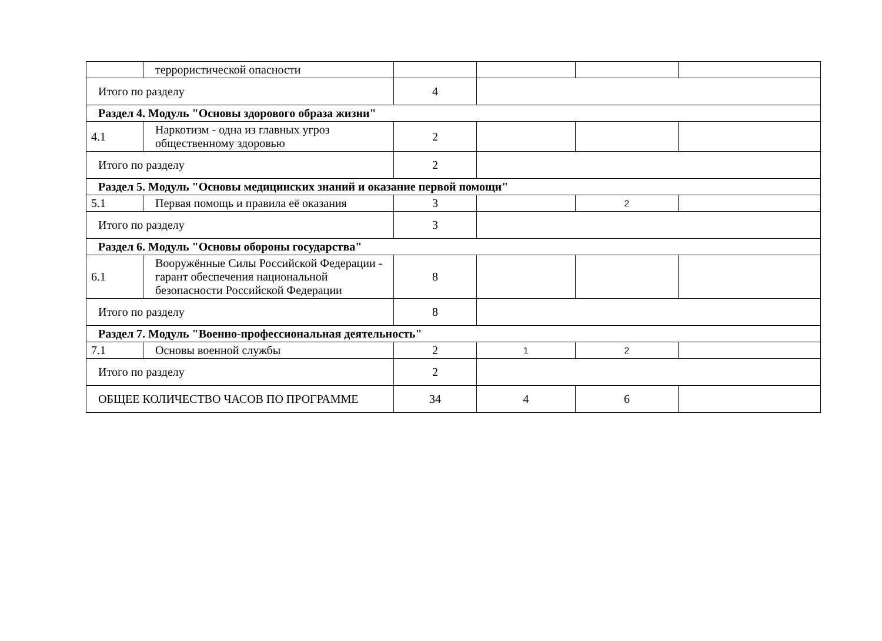| | террористической опасности | | | | |
| Итого по разделу | | 4 | | | |
| Раздел 4. Модуль "Основы здорового образа жизни" | | | | | |
| 4.1 | Наркотизм - одна из главных угроз общественному здоровью | 2 | | | |
| Итого по разделу | | 2 | | | |
| Раздел 5. Модуль "Основы медицинских знаний и оказание первой помощи" | | | | | |
| 5.1 | Первая помощь и правила её оказания | 3 | | 2 | |
| Итого по разделу | | 3 | | | |
| Раздел 6. Модуль "Основы обороны государства" | | | | | |
| 6.1 | Вооружённые Силы Российской Федерации - гарант обеспечения национальной безопасности Российской Федерации | 8 | | | |
| Итого по разделу | | 8 | | | |
| Раздел 7. Модуль "Военно-профессиональная деятельность" | | | | | |
| 7.1 | Основы военной службы | 2 | 1 | 2 | |
| Итого по разделу | | 2 | | | |
| ОБЩЕЕ КОЛИЧЕСТВО ЧАСОВ ПО ПРОГРАММЕ | | 34 | 4 | 6 | |